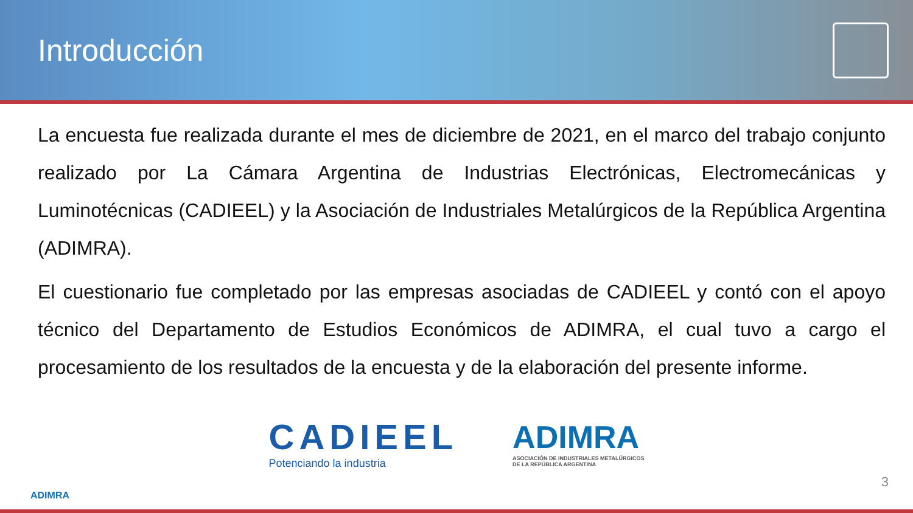Introducción
La encuesta fue realizada durante el mes de diciembre de 2021, en el marco del trabajo conjunto realizado por La Cámara Argentina de Industrias Electrónicas, Electromecánicas y Luminotécnicas (CADIEEL) y la Asociación de Industriales Metalúrgicos de la República Argentina (ADIMRA).
El cuestionario fue completado por las empresas asociadas de CADIEEL y contó con el apoyo técnico del Departamento de Estudios Económicos de ADIMRA, el cual tuvo a cargo el procesamiento de los resultados de la encuesta y de la elaboración del presente informe.
CADIEEL
Potenciando la industria
ADIMRA
ASOCIACIÓN DE INDUSTRIALES METALÚRGICOS
DE LA REPÚBLICA ARGENTINA
ADIMRA
3